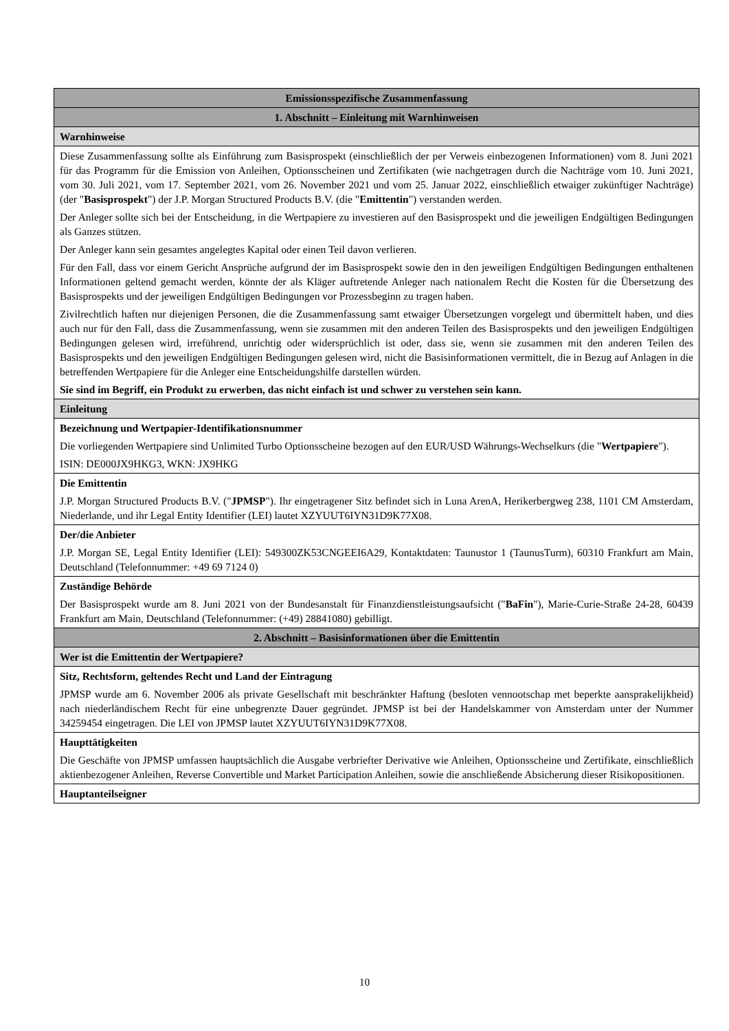| Emissionsspezifische Zusammenfassung |
| 1. Abschnitt – Einleitung mit Warnhinweisen |
| Warnhinweise |
| Diese Zusammenfassung sollte als Einführung zum Basisprospekt (einschließlich der per Verweis einbezogenen Informationen) vom 8. Juni 2021 für das Programm für die Emission von Anleihen, Optionsscheinen und Zertifikaten (wie nachgetragen durch die Nachträge vom 10. Juni 2021, vom 30. Juli 2021, vom 17. September 2021, vom 26. November 2021 und vom 25. Januar 2022, einschließlich etwaiger zukünftiger Nachträge) (der " Basisprospekt ") der J.P. Morgan Structured Products B.V. (die " Emittentin ") verstanden werden. Der Anleger sollte sich bei der Entscheidung, in die Wertpapiere zu investieren auf den Basisprospekt und die jeweiligen Endgültigen Bedingungen als Ganzes stützen. Der Anleger kann sein gesamtes angelegtes Kapital oder einen Teil davon verlieren. Für den Fall, dass vor einem Gericht Ansprüche aufgrund der im Basisprospekt sowie den in den jeweiligen Endgültigen Bedingungen enthaltenen Informationen geltend gemacht werden, könnte der als Kläger auftretende Anleger nach nationalem Recht die Kosten für die Übersetzung des Basisprospekts und der jeweiligen Endgültigen Bedingungen vor Prozessbeginn zu tragen haben. Zivilrechtlich haften nur diejenigen Personen, die die Zusammenfassung samt etwaiger Übersetzungen vorgelegt und übermittelt haben, und dies auch nur für den Fall, dass die Zusammenfassung, wenn sie zusammen mit den anderen Teilen des Basisprospekts und den jeweiligen Endgültigen Bedingungen gelesen wird, irreführend, unrichtig oder widersprüchlich ist oder, dass sie, wenn sie zusammen mit den anderen Teilen des Basisprospekts und den jeweiligen Endgültigen Bedingungen gelesen wird, nicht die Basisinformationen vermittelt, die in Bezug auf Anlagen in die betreffenden Wertpapiere für die Anleger eine Entscheidungshilfe darstellen würden. Sie sind im Begriff, ein Produkt zu erwerben, das nicht einfach ist und schwer zu verstehen sein kann. |
| Einleitung |
| Bezeichnung und Wertpapier-Identifikationsnummer Die vorliegenden Wertpapiere sind Unlimited Turbo Optionsscheine bezogen auf den EUR/USD Währungs-Wechselkurs (die " Wertpapiere "). ISIN: DE000JX9HKG3, WKN: JX9HKG |
| Die Emittentin J.P. Morgan Structured Products B.V. (" JPMSP "). Ihr eingetragener Sitz befindet sich in Luna ArenA, Herikerbergweg 238, 1101 CM Amsterdam, Niederlande, und ihr Legal Entity Identifier (LEI) lautet XZYUUT6IYN31D9K77X08. |
| Der/die Anbieter J.P. Morgan SE, Legal Entity Identifier (LEI): 549300ZK53CNGEEI6A29, Kontaktdaten: Taunustor 1 (TaunusTurm), 60310 Frankfurt am Main, Deutschland (Telefonnummer: +49 69 7124 0) |
| Zuständige Behörde Der Basisprospekt wurde am 8. Juni 2021 von der Bundesanstalt für Finanzdienstleistungsaufsicht (" BaFin "), Marie-Curie-Straße 24-28, 60439 Frankfurt am Main, Deutschland (Telefonnummer: (+49) 28841080) gebilligt. |
| 2. Abschnitt – Basisinformationen über die Emittentin |
| Wer ist die Emittentin der Wertpapiere? |
| Sitz, Rechtsform, geltendes Recht und Land der Eintragung JPMSP wurde am 6. November 2006 als private Gesellschaft mit beschränkter Haftung (besloten vennootschap met beperkte aansprakelijkheid) nach niederländischem Recht für eine unbegrenzte Dauer gegründet. JPMSP ist bei der Handelskammer von Amsterdam unter der Nummer 34259454 eingetragen. Die LEI von JPMSP lautet XZYUUT6IYN31D9K77X08. |
| Haupttätigkeiten Die Geschäfte von JPMSP umfassen hauptsächlich die Ausgabe verbriefter Derivative wie Anleihen, Optionsscheine und Zertifikate, einschließlich aktienbezogener Anleihen, Reverse Convertible und Market Participation Anleihen, sowie die anschließende Absicherung dieser Risikopositionen. |
| Hauptanteilseigner |
10